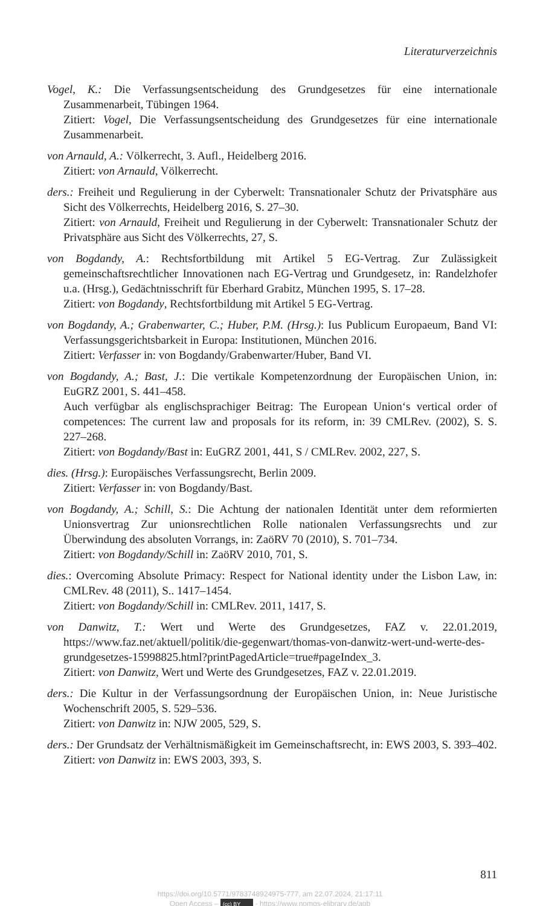Literaturverzeichnis
Vogel, K.: Die Verfassungsentscheidung des Grundgesetzes für eine internationale Zusammenarbeit, Tübingen 1964.
Zitiert: Vogel, Die Verfassungsentscheidung des Grundgesetzes für eine internationale Zusammenarbeit.
von Arnauld, A.: Völkerrecht, 3. Aufl., Heidelberg 2016.
Zitiert: von Arnauld, Völkerrecht.
ders.: Freiheit und Regulierung in der Cyberwelt: Transnationaler Schutz der Privatsphäre aus Sicht des Völkerrechts, Heidelberg 2016, S. 27–30.
Zitiert: von Arnauld, Freiheit und Regulierung in der Cyberwelt: Transnationaler Schutz der Privatsphäre aus Sicht des Völkerrechts, 27, S.
von Bogdandy, A.: Rechtsfortbildung mit Artikel 5 EG-Vertrag. Zur Zulässigkeit gemeinschaftsrechtlicher Innovationen nach EG-Vertrag und Grundgesetz, in: Randelzhofer u.a. (Hrsg.), Gedächtnisschrift für Eberhard Grabitz, München 1995, S. 17–28.
Zitiert: von Bogdandy, Rechtsfortbildung mit Artikel 5 EG-Vertrag.
von Bogdandy, A.; Grabenwarter, C.; Huber, P.M. (Hrsg.): Ius Publicum Europaeum, Band VI: Verfassungsgerichtsbarkeit in Europa: Institutionen, München 2016.
Zitiert: Verfasser in: von Bogdandy/Grabenwarter/Huber, Band VI.
von Bogdandy, A.; Bast, J.: Die vertikale Kompetenzordnung der Europäischen Union, in: EuGRZ 2001, S. 441–458.
Auch verfügbar als englischsprachiger Beitrag: The European Union‘s vertical order of competences: The current law and proposals for its reform, in: 39 CMLRev. (2002), S. S. 227–268.
Zitiert: von Bogdandy/Bast in: EuGRZ 2001, 441, S / CMLRev. 2002, 227, S.
dies. (Hrsg.): Europäisches Verfassungsrecht, Berlin 2009.
Zitiert: Verfasser in: von Bogdandy/Bast.
von Bogdandy, A.; Schill, S.: Die Achtung der nationalen Identität unter dem reformierten Unionsvertrag Zur unionsrechtlichen Rolle nationalen Verfassungsrechts und zur Überwindung des absoluten Vorrangs, in: ZaöRV 70 (2010), S. 701–734.
Zitiert: von Bogdandy/Schill in: ZaöRV 2010, 701, S.
dies.: Overcoming Absolute Primacy: Respect for National identity under the Lisbon Law, in: CMLRev. 48 (2011), S.. 1417–1454.
Zitiert: von Bogdandy/Schill in: CMLRev. 2011, 1417, S.
von Danwitz, T.: Wert und Werte des Grundgesetzes, FAZ v. 22.01.2019, https://www.faz.net/aktuell/politik/die-gegenwart/thomas-von-danwitz-wert-und-werte-des-grundgesetzes-15998825.html?printPagedArticle=true#pageIndex_3.
Zitiert: von Danwitz, Wert und Werte des Grundgesetzes, FAZ v. 22.01.2019.
ders.: Die Kultur in der Verfassungsordnung der Europäischen Union, in: Neue Juristische Wochenschrift 2005, S. 529–536.
Zitiert: von Danwitz in: NJW 2005, 529, S.
ders.: Der Grundsatz der Verhältnismäßigkeit im Gemeinschaftsrecht, in: EWS 2003, S. 393–402.
Zitiert: von Danwitz in: EWS 2003, 393, S.
811
https://doi.org/10.5771/9783748924975-777, am 22.07.2024, 21:17:11
Open Access – (cc) BY - https://www.nomos-elibrary.de/agb